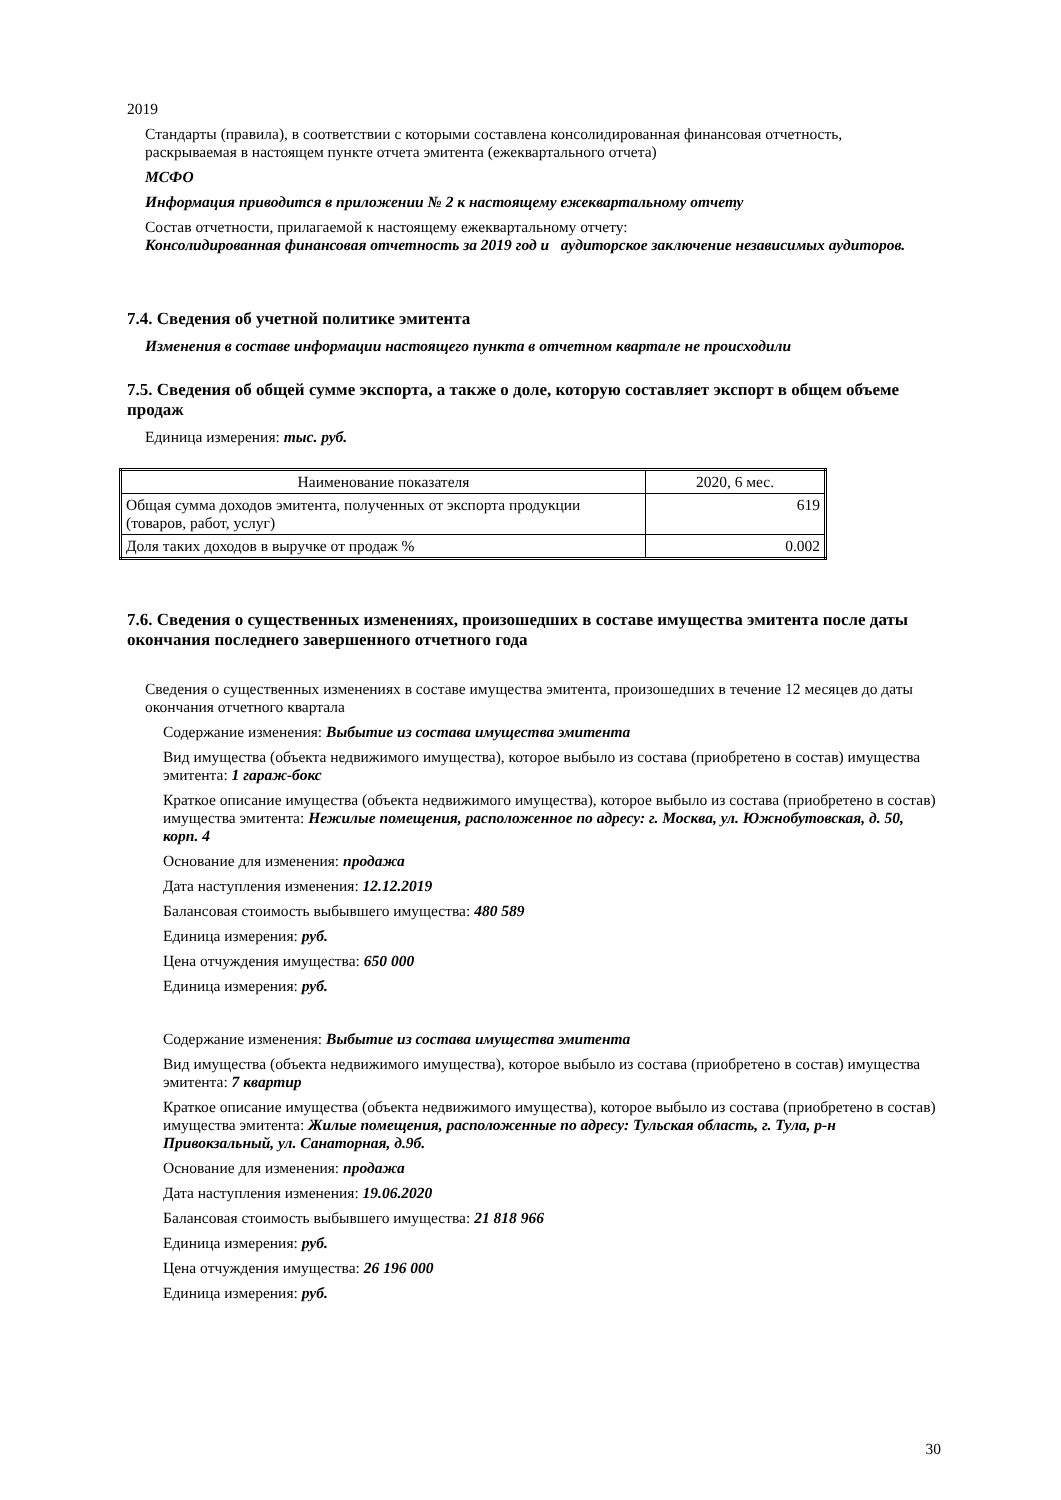2019
Стандарты (правила), в соответствии с которыми составлена консолидированная финансовая отчетность, раскрываемая в настоящем пункте отчета эмитента (ежеквартального отчета)
МСФО
Информация приводится в приложении № 2 к настоящему ежеквартальному отчету
Состав отчетности, прилагаемой к настоящему ежеквартальному отчету:
Консолидированная финансовая отчетность за 2019 год и аудиторское заключение независимых аудиторов.
7.4. Сведения об учетной политике эмитента
Изменения в составе информации настоящего пункта в отчетном квартале не происходили
7.5. Сведения об общей сумме экспорта, а также о доле, которую составляет экспорт в общем объеме продаж
Единица измерения: тыс. руб.
| Наименование показателя | 2020, 6 мес. |
| --- | --- |
| Общая сумма доходов эмитента, полученных от экспорта продукции (товаров, работ, услуг) | 619 |
| Доля таких доходов в выручке от продаж % | 0.002 |
7.6. Сведения о существенных изменениях, произошедших в составе имущества эмитента после даты окончания последнего завершенного отчетного года
Сведения о существенных изменениях в составе имущества эмитента, произошедших в течение 12 месяцев до даты окончания отчетного квартала
Содержание изменения: Выбытие из состава имущества эмитента
Вид имущества (объекта недвижимого имущества), которое выбыло из состава (приобретено в состав) имущества эмитента: 1 гараж-бокс
Краткое описание имущества (объекта недвижимого имущества), которое выбыло из состава (приобретено в состав) имущества эмитента: Нежилые помещения, расположенное по адресу: г. Москва, ул. Южнобутовская, д. 50, корп. 4
Основание для изменения: продажа
Дата наступления изменения: 12.12.2019
Балансовая стоимость выбывшего имущества: 480 589
Единица измерения: руб.
Цена отчуждения имущества: 650 000
Единица измерения: руб.
Содержание изменения: Выбытие из состава имущества эмитента
Вид имущества (объекта недвижимого имущества), которое выбыло из состава (приобретено в состав) имущества эмитента: 7 квартир
Краткое описание имущества (объекта недвижимого имущества), которое выбыло из состава (приобретено в состав) имущества эмитента: Жилые помещения, расположенные по адресу: Тульская область, г. Тула, р-н Привокзальный, ул. Санаторная, д.9б.
Основание для изменения: продажа
Дата наступления изменения: 19.06.2020
Балансовая стоимость выбывшего имущества: 21 818 966
Единица измерения: руб.
Цена отчуждения имущества: 26 196 000
Единица измерения: руб.
30